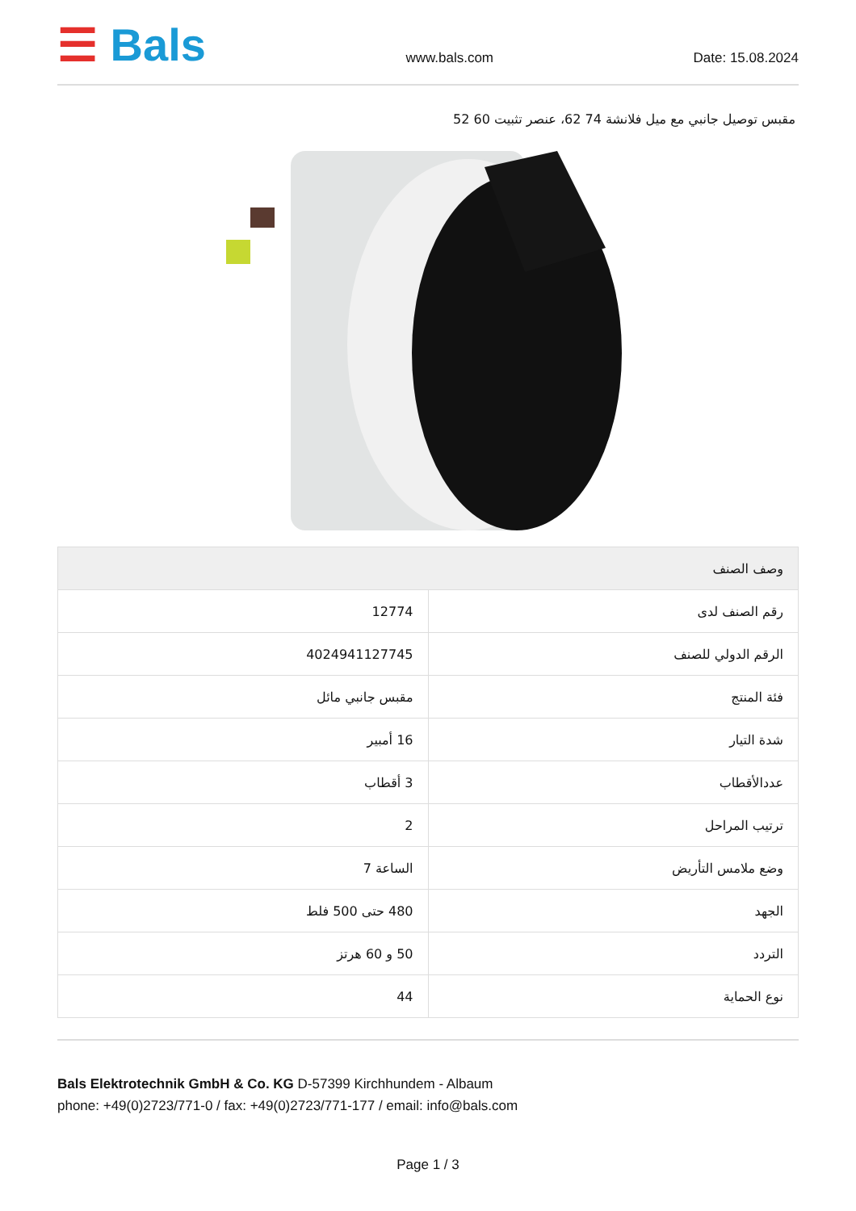☰ Bals
www.bals.com
Date: 15.08.2024
مقبس توصيل جانبي مع ميل فلانشة 74 62، عنصر تثبيت 60 52
| وصف الصنف | |
| --- | --- |
| رقم الصنف لدى | 12774 |
| الرقم الدولي للصنف | 4024941127745 |
| فئة المنتج | مقبس جانبي مائل |
| شدة التيار | 16 أمبير |
| عددالأقطاب | 3 أقطاب |
| ترتيب المراحل | 2 |
| وضع ملامس التأريض | الساعة 7 |
| الجهد | 480 حتى 500 فلط |
| التردد | 50 و 60 هرتز |
| نوع الحماية | 44 |
Bals Elektrotechnik GmbH & Co. KG D-57399 Kirchhundem - Albaum
phone: +49(0)2723/771-0 / fax: +49(0)2723/771-177 / email: info@bals.com
Page 1 / 3